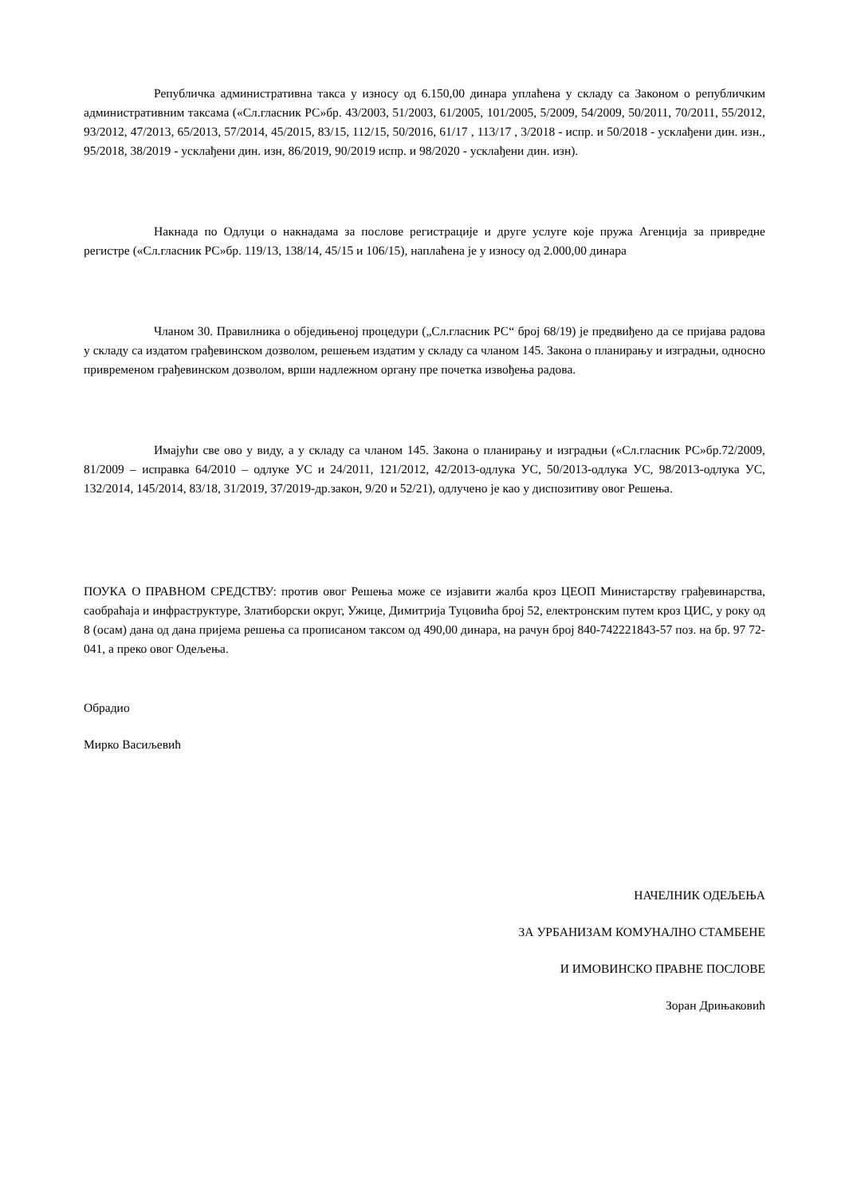Републичка административна такса у износу од 6.150,00 динара уплаћена у складу са Законом о републичким административним таксама («Сл.гласник РС»бр. 43/2003, 51/2003, 61/2005, 101/2005, 5/2009, 54/2009, 50/2011, 70/2011, 55/2012, 93/2012, 47/2013, 65/2013, 57/2014, 45/2015, 83/15, 112/15, 50/2016, 61/17 , 113/17 , 3/2018 - испр. и 50/2018 - усклађени дин. изн., 95/2018, 38/2019 - усклађени дин. изн, 86/2019, 90/2019 испр. и 98/2020 - усклађени дин. изн).
Накнада по Одлуци о накнадама за послове регистрације и друге услуге које пружа Агенција за привредне регистре («Сл.гласник РС»бр. 119/13, 138/14, 45/15 и 106/15), наплаћена је у износу од 2.000,00 динара
Чланом 30. Правилника о обједињеној процедури („Сл.гласник РС“ број 68/19) је предвиђено да се пријава радова у складу са издатом грађевинском дозволом, решењем издатим у складу са чланом 145. Закона о планирању и изградњи, односно привременом грађевинском дозволом, врши надлежном органу пре почетка извођења радова.
Имајући све ово у виду, а у складу са чланом 145. Закона о планирању и изградњи («Сл.гласник РС»бр.72/2009, 81/2009 – исправка 64/2010 – одлуке УС и 24/2011, 121/2012, 42/2013-одлука УС, 50/2013-одлука УС, 98/2013-одлука УС, 132/2014, 145/2014, 83/18, 31/2019, 37/2019-др.закон, 9/20 и 52/21), одлучено је као у диспозитиву овог Решења.
ПОУКА О ПРАВНОМ СРЕДСТВУ: против овог Решења може се изјавити жалба кроз ЦЕОП Министарству грађевинарства, саобраћаја и инфраструктуре, Златиборски округ, Ужице, Димитрија Туцовића број 52, електронским путем кроз ЦИС, у року од 8 (осам) дана од дана пријема решења са прописаном таксом од 490,00 динара, на рачун број 840-742221843-57 поз. на бр. 97 72-041, а преко овог Одељења.
Обрадио
Мирко Васиљевић
НАЧЕЛНИК ОДЕЉЕЊА
ЗА УРБАНИЗАМ КОМУНАЛНО СТАМБЕНЕ
И ИМОВИНСКО ПРАВНЕ ПОСЛОВЕ
Зоран Дрињаковић